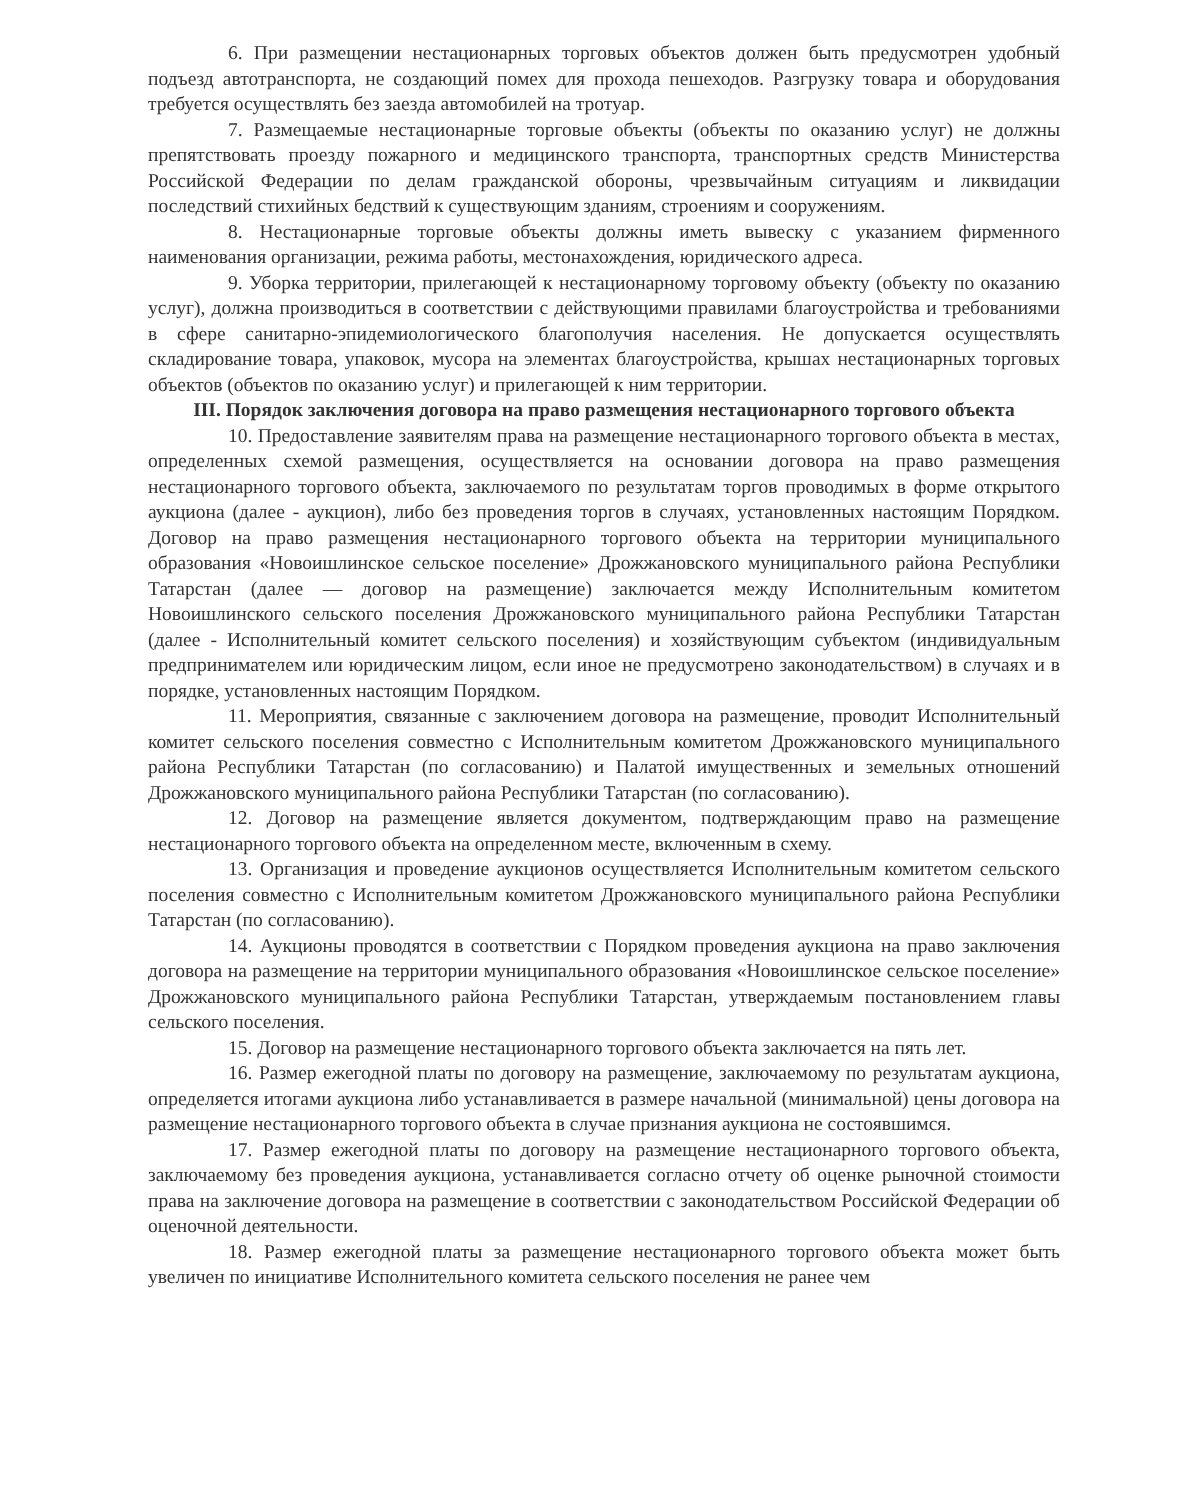6. При размещении нестационарных торговых объектов должен быть предусмотрен удобный подъезд автотранспорта, не создающий помех для прохода пешеходов. Разгрузку товара и оборудования требуется осуществлять без заезда автомобилей на тротуар.
7. Размещаемые нестационарные торговые объекты (объекты по оказанию услуг) не должны препятствовать проезду пожарного и медицинского транспорта, транспортных средств Министерства Российской Федерации по делам гражданской обороны, чрезвычайным ситуациям и ликвидации последствий стихийных бедствий к существующим зданиям, строениям и сооружениям.
8. Нестационарные торговые объекты должны иметь вывеску с указанием фирменного наименования организации, режима работы, местонахождения, юридического адреса.
9. Уборка территории, прилегающей к нестационарному торговому объекту (объекту по оказанию услуг), должна производиться в соответствии с действующими правилами благоустройства и требованиями в сфере санитарно-эпидемиологического благополучия населения. Не допускается осуществлять складирование товара, упаковок, мусора на элементах благоустройства, крышах нестационарных торговых объектов (объектов по оказанию услуг) и прилегающей к ним территории.
III. Порядок заключения договора на право размещения нестационарного торгового объекта
10. Предоставление заявителям права на размещение нестационарного торгового объекта в местах, определенных схемой размещения, осуществляется на основании договора на право размещения нестационарного торгового объекта, заключаемого по результатам торгов проводимых в форме открытого аукциона (далее - аукцион), либо без проведения торгов в случаях, установленных настоящим Порядком. Договор на право размещения нестационарного торгового объекта на территории муниципального образования «Новоишлинское сельское поселение» Дрожжановского муниципального района Республики Татарстан (далее — договор на размещение) заключается между Исполнительным комитетом Новоишлинского сельского поселения Дрожжановского муниципального района Республики Татарстан (далее - Исполнительный комитет сельского поселения) и хозяйствующим субъектом (индивидуальным предпринимателем или юридическим лицом, если иное не предусмотрено законодательством) в случаях и в порядке, установленных настоящим Порядком.
11. Мероприятия, связанные с заключением договора на размещение, проводит Исполнительный комитет сельского поселения совместно с Исполнительным комитетом Дрожжановского муниципального района Республики Татарстан (по согласованию) и Палатой имущественных и земельных отношений Дрожжановского муниципального района Республики Татарстан (по согласованию).
12. Договор на размещение является документом, подтверждающим право на размещение нестационарного торгового объекта на определенном месте, включенным в схему.
13. Организация и проведение аукционов осуществляется Исполнительным комитетом сельского поселения совместно с Исполнительным комитетом Дрожжановского муниципального района Республики Татарстан (по согласованию).
14. Аукционы проводятся в соответствии с Порядком проведения аукциона на право заключения договора на размещение на территории муниципального образования «Новоишлинское сельское поселение» Дрожжановского муниципального района Республики Татарстан, утверждаемым постановлением главы сельского поселения.
15. Договор на размещение нестационарного торгового объекта заключается на пять лет.
16. Размер ежегодной платы по договору на размещение, заключаемому по результатам аукциона, определяется итогами аукциона либо устанавливается в размере начальной (минимальной) цены договора на размещение нестационарного торгового объекта в случае признания аукциона не состоявшимся.
17. Размер ежегодной платы по договору на размещение нестационарного торгового объекта, заключаемому без проведения аукциона, устанавливается согласно отчету об оценке рыночной стоимости права на заключение договора на размещение в соответствии с законодательством Российской Федерации об оценочной деятельности.
18. Размер ежегодной платы за размещение нестационарного торгового объекта может быть увеличен по инициативе Исполнительного комитета сельского поселения не ранее чем